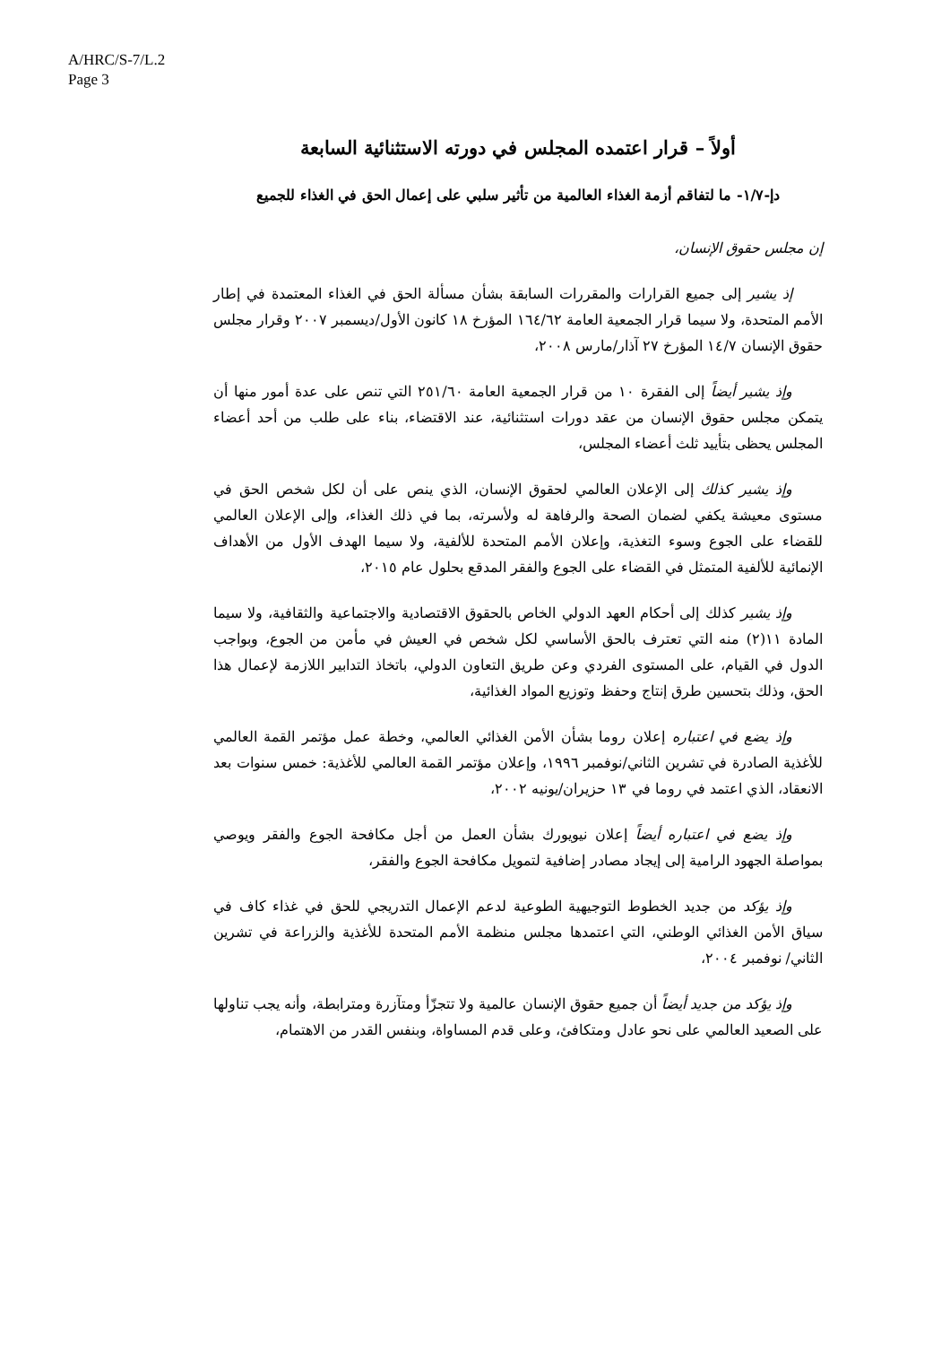A/HRC/S-7/L.2
Page 3
أولاً – قرار اعتمده المجلس في دورته الاستثنائية السابعة
دإ-١/٧- ما لتفاقم أزمة الغذاء العالمية من تأثير سلبي على إعمال الحق في الغذاء للجميع
إن مجلس حقوق الإنسان،
إذ يشير إلى جميع القرارات والمقررات السابقة بشأن مسألة الحق في الغذاء المعتمدة في إطار الأمم المتحدة، ولا سيما قرار الجمعية العامة ١٦٤/٦٢ المؤرخ ١٨ كانون الأول/ديسمبر ٢٠٠٧ وقرار مجلس حقوق الإنسان ١٤/٧ المؤرخ ٢٧ آذار/مارس ٢٠٠٨،
وإذ يشير أيضاً إلى الفقرة ١٠ من قرار الجمعية العامة ٢٥١/٦٠ التي تنص على عدة أمور منها أن يتمكن مجلس حقوق الإنسان من عقد دورات استثنائية، عند الاقتضاء، بناء على طلب من أحد أعضاء المجلس يحظى بتأييد ثلث أعضاء المجلس،
وإذ يشير كذلك إلى الإعلان العالمي لحقوق الإنسان، الذي ينص على أن لكل شخص الحق في مستوى معيشة يكفي لضمان الصحة والرفاهة له ولأسرته، بما في ذلك الغذاء، وإلى الإعلان العالمي للقضاء على الجوع وسوء التغذية، وإعلان الأمم المتحدة للألفية، ولا سيما الهدف الأول من الأهداف الإنمائية للألفية المتمثل في القضاء على الجوع والفقر المدقع بحلول عام ٢٠١٥،
وإذ يشير كذلك إلى أحكام العهد الدولي الخاص بالحقوق الاقتصادية والاجتماعية والثقافية، ولا سيما المادة ١١(٢) منه التي تعترف بالحق الأساسي لكل شخص في العيش في مأمن من الجوع، وبواجب الدول في القيام، على المستوى الفردي وعن طريق التعاون الدولي، باتخاذ التدابير اللازمة لإعمال هذا الحق، وذلك بتحسين طرق إنتاج وحفظ وتوزيع المواد الغذائية،
وإذ يضع في اعتباره إعلان روما بشأن الأمن الغذائي العالمي، وخطة عمل مؤتمر القمة العالمي للأغذية الصادرة في تشرين الثاني/نوفمبر ١٩٩٦، وإعلان مؤتمر القمة العالمي للأغذية: خمس سنوات بعد الانعقاد، الذي اعتمد في روما في ١٣ حزيران/يونيه ٢٠٠٢،
وإذ يضع في اعتباره أيضاً إعلان نيويورك بشأن العمل من أجل مكافحة الجوع والفقر ويوصي بمواصلة الجهود الرامية إلى إيجاد مصادر إضافية لتمويل مكافحة الجوع والفقر،
وإذ يؤكد من جديد الخطوط التوجيهية الطوعية لدعم الإعمال التدريجي للحق في غذاء كاف في سياق الأمن الغذائي الوطني، التي اعتمدها مجلس منظمة الأمم المتحدة للأغذية والزراعة في تشرين الثاني/ نوفمبر ٢٠٠٤،
وإذ يؤكد من جديد أيضاً أن جميع حقوق الإنسان عالمية ولا تتجزّأ ومتآزرة ومترابطة، وأنه يجب تناولها على الصعيد العالمي على نحو عادل ومتكافئ، وعلى قدم المساواة، وبنفس القدر من الاهتمام،